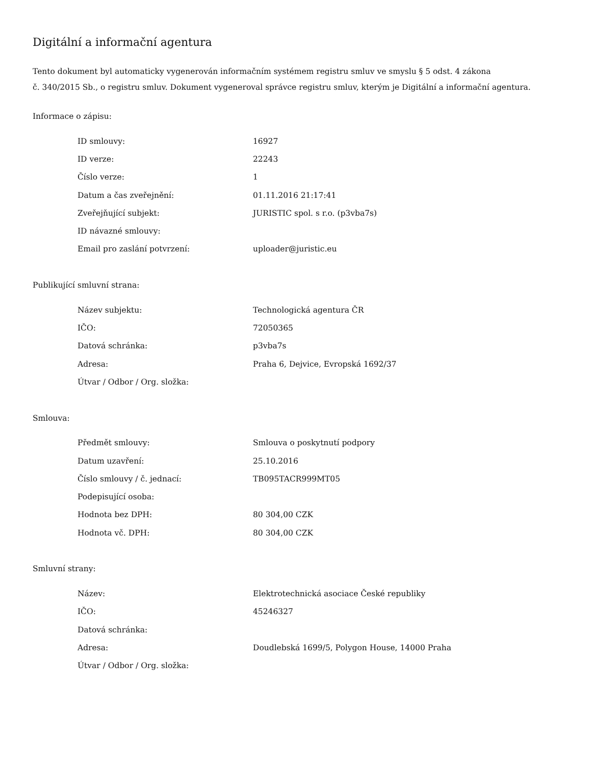Digitální a informační agentura
Tento dokument byl automaticky vygenerován informačním systémem registru smluv ve smyslu § 5 odst. 4 zákona
č. 340/2015 Sb., o registru smluv. Dokument vygeneroval správce registru smluv, kterým je Digitální a informační agentura.
Informace o zápisu:
| ID smlouvy: | 16927 |
| ID verze: | 22243 |
| Číslo verze: | 1 |
| Datum a čas zveřejnění: | 01.11.2016 21:17:41 |
| Zveřejňující subjekt: | JURISTIC spol. s r.o. (p3vba7s) |
| ID návazné smlouvy: | |
| Email pro zaslání potvrzení: | uploader@juristic.eu |
Publikující smluvní strana:
| Název subjektu: | Technologická agentura ČR |
| IČO: | 72050365 |
| Datová schránka: | p3vba7s |
| Adresa: | Praha 6, Dejvice, Evropská 1692/37 |
| Útvar / Odbor / Org. složka: | |
Smlouva:
| Předmět smlouvy: | Smlouva o poskytnutí podpory |
| Datum uzavření: | 25.10.2016 |
| Číslo smlouvy / č. jednací: | TB095TACR999MT05 |
| Podepisující osoba: | |
| Hodnota bez DPH: | 80 304,00 CZK |
| Hodnota vč. DPH: | 80 304,00 CZK |
Smluvní strany:
| Název: | Elektrotechnická asociace České republiky |
| IČO: | 45246327 |
| Datová schránka: | |
| Adresa: | Doudlebská 1699/5, Polygon House, 14000 Praha |
| Útvar / Odbor / Org. složka: | |